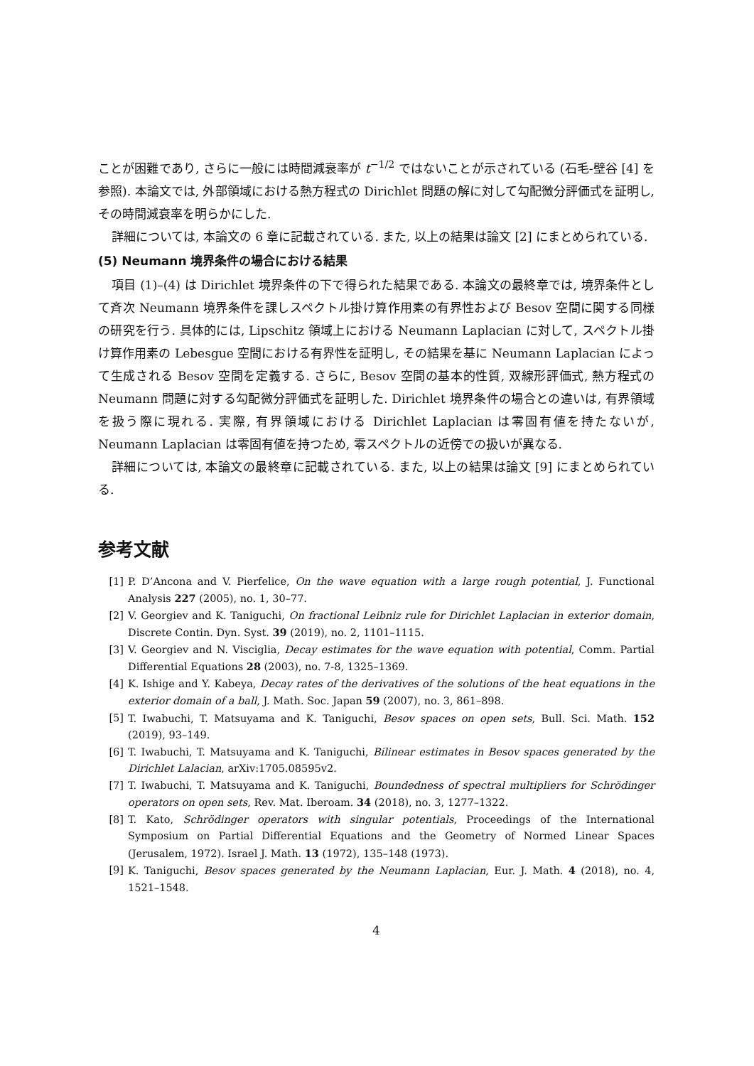ことが困難であり, さらに一般には時間減衰率が t<sup>−1/2</sup> ではないことが示されている (石毛-壁谷 [4] を参照). 本論文では, 外部領域における熱方程式の Dirichlet 問題の解に対して勾配微分評価式を証明し, その時間減衰率を明らかにした.
詳細については, 本論文の 6 章に記載されている. また, 以上の結果は論文 [2] にまとめられている.
(5) Neumann 境界条件の場合における結果
項目 (1)–(4) は Dirichlet 境界条件の下で得られた結果である. 本論文の最終章では, 境界条件として斉次 Neumann 境界条件を課しスペクトル掛け算作用素の有界性および Besov 空間に関する同様の研究を行う. 具体的には, Lipschitz 領域上における Neumann Laplacian に対して, スペクトル掛け算作用素の Lebesgue 空間における有界性を証明し, その結果を基に Neumann Laplacian によって生成される Besov 空間を定義する. さらに, Besov 空間の基本的性質, 双線形評価式, 熱方程式の Neumann 問題に対する勾配微分評価式を証明した. Dirichlet 境界条件の場合との違いは, 有界領域を扱う際に現れる. 実際, 有界領域における Dirichlet Laplacian は零固有値を持たないが, Neumann Laplacian は零固有値を持つため, 零スペクトルの近傍での扱いが異なる.
詳細については, 本論文の最終章に記載されている. また, 以上の結果は論文 [9] にまとめられている.
参考文献
[1] P. D’Ancona and V. Pierfelice, On the wave equation with a large rough potential, J. Functional Analysis 227 (2005), no. 1, 30–77.
[2] V. Georgiev and K. Taniguchi, On fractional Leibniz rule for Dirichlet Laplacian in exterior domain, Discrete Contin. Dyn. Syst. 39 (2019), no. 2, 1101–1115.
[3] V. Georgiev and N. Visciglia, Decay estimates for the wave equation with potential, Comm. Partial Differential Equations 28 (2003), no. 7-8, 1325–1369.
[4] K. Ishige and Y. Kabeya, Decay rates of the derivatives of the solutions of the heat equations in the exterior domain of a ball, J. Math. Soc. Japan 59 (2007), no. 3, 861–898.
[5] T. Iwabuchi, T. Matsuyama and K. Taniguchi, Besov spaces on open sets, Bull. Sci. Math. 152 (2019), 93–149.
[6] T. Iwabuchi, T. Matsuyama and K. Taniguchi, Bilinear estimates in Besov spaces generated by the Dirichlet Lalacian, arXiv:1705.08595v2.
[7] T. Iwabuchi, T. Matsuyama and K. Taniguchi, Boundedness of spectral multipliers for Schrödinger operators on open sets, Rev. Mat. Iberoam. 34 (2018), no. 3, 1277–1322.
[8] T. Kato, Schrödinger operators with singular potentials, Proceedings of the International Symposium on Partial Differential Equations and the Geometry of Normed Linear Spaces (Jerusalem, 1972). Israel J. Math. 13 (1972), 135–148 (1973).
[9] K. Taniguchi, Besov spaces generated by the Neumann Laplacian, Eur. J. Math. 4 (2018), no. 4, 1521–1548.
4